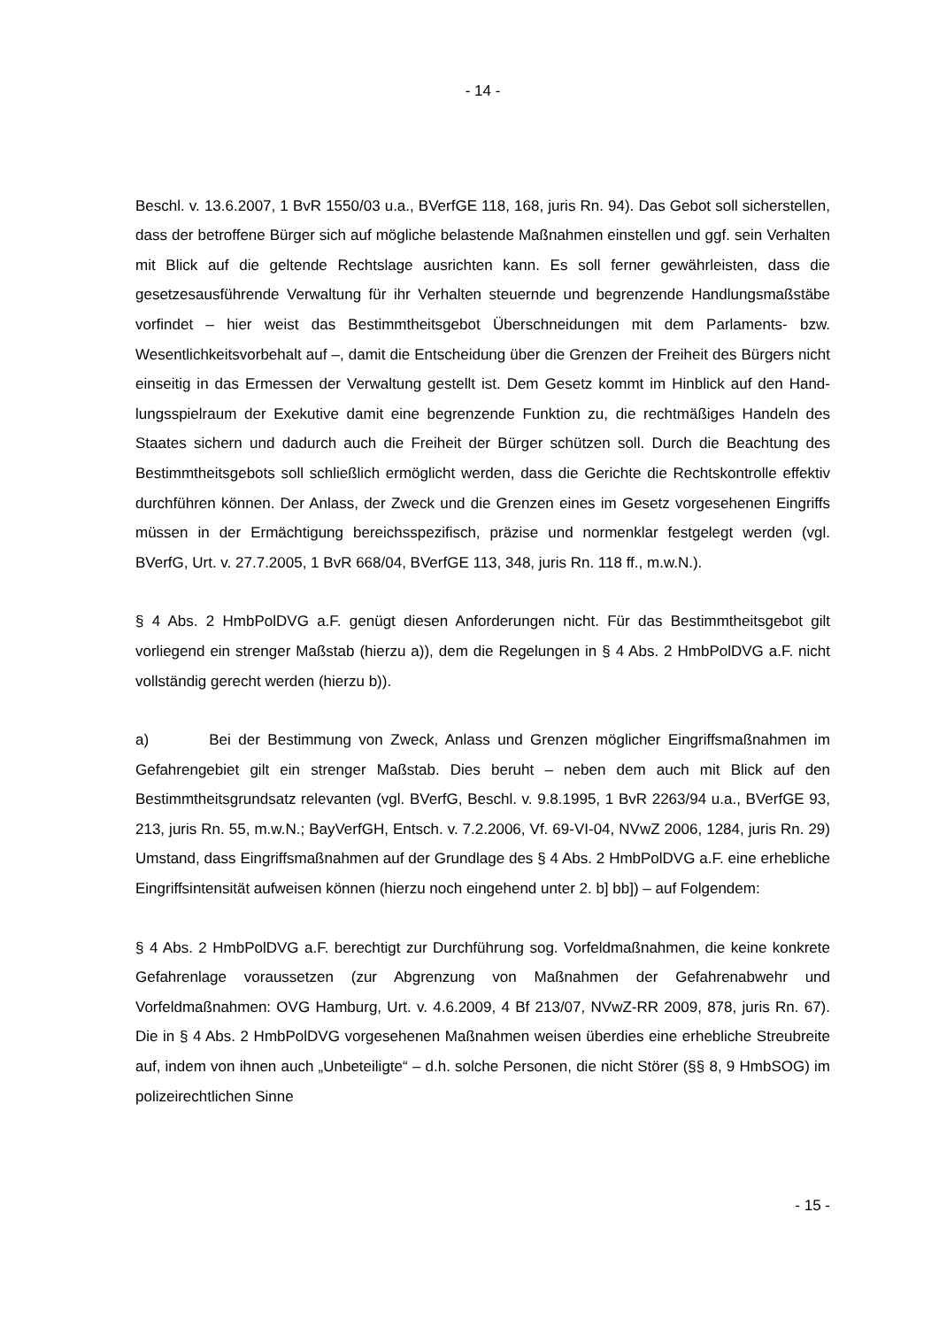- 14 -
Beschl. v. 13.6.2007, 1 BvR 1550/03 u.a., BVerfGE 118, 168, juris Rn. 94). Das Gebot soll sicherstellen, dass der betroffene Bürger sich auf mögliche belastende Maßnahmen ein­stellen und ggf. sein Verhalten mit Blick auf die geltende Rechtslage ausrichten kann. Es soll ferner gewährleisten, dass die gesetzesausführende Verwaltung für ihr Verhalten steuernde und begrenzende Handlungsmaßstäbe vorfindet – hier weist das Be­stimmtheitsgebot Überschneidungen mit dem Parlaments- bzw. Wesentlichkeitsvorbehalt auf –, damit die Entscheidung über die Grenzen der Freiheit des Bürgers nicht einseitig in das Ermessen der Verwaltung gestellt ist. Dem Gesetz kommt im Hinblick auf den Hand­lungsspielraum der Exekutive damit eine begrenzende Funktion zu, die rechtmäßiges Handeln des Staates sichern und dadurch auch die Freiheit der Bürger schützen soll. Durch die Beachtung des Bestimmtheitsgebots soll schließlich ermöglicht werden, dass die Gerichte die Rechtskontrolle effektiv durchführen können. Der Anlass, der Zweck und die Grenzen eines im Gesetz vorgesehenen Eingriffs müssen in der Ermächtigung be­reichsspezifisch, präzise und normenklar festgelegt werden (vgl. BVerfG, Urt. v. 27.7.2005, 1 BvR 668/04, BVerfGE 113, 348, juris Rn. 118 ff., m.w.N.).
§ 4 Abs. 2 HmbPolDVG a.F. genügt diesen Anforderungen nicht. Für das Bestimmtheits­gebot gilt vorliegend ein strenger Maßstab (hierzu a)), dem die Regelungen in § 4 Abs. 2 HmbPolDVG a.F. nicht vollständig gerecht werden (hierzu b)).
a) Bei der Bestimmung von Zweck, Anlass und Grenzen möglicher Eingriffsmaßnah­men im Gefahrengebiet gilt ein strenger Maßstab. Dies beruht – neben dem auch mit Blick auf den Bestimmtheitsgrundsatz relevanten (vgl. BVerfG, Beschl. v. 9.8.1995, 1 BvR 2263/94 u.a., BVerfGE 93, 213, juris Rn. 55, m.w.N.; BayVerfGH, Entsch. v. 7.2.2006, Vf. 69-VI-04, NVwZ 2006, 1284, juris Rn. 29) Umstand, dass Eingriffsmaß­nahmen auf der Grundlage des § 4 Abs. 2 HmbPolDVG a.F. eine erhebliche Eingriffsin­tensität aufweisen können (hierzu noch eingehend unter 2. b] bb]) – auf Folgendem:
§ 4 Abs. 2 HmbPolDVG a.F. berechtigt zur Durchführung sog. Vorfeldmaßnahmen, die keine konkrete Gefahrenlage voraussetzen (zur Abgrenzung von Maßnahmen der Gefah­renabwehr und Vorfeldmaßnahmen: OVG Hamburg, Urt. v. 4.6.2009, 4 Bf 213/07, NVwZ-RR 2009, 878, juris Rn. 67). Die in § 4 Abs. 2 HmbPolDVG vorgesehenen Maßnahmen weisen überdies eine erhebliche Streubreite auf, indem von ihnen auch „Unbeteiligte“ – d.h. solche Personen, die nicht Störer (§§ 8, 9 HmbSOG) im polizeirechtlichen Sinne
- 15 -